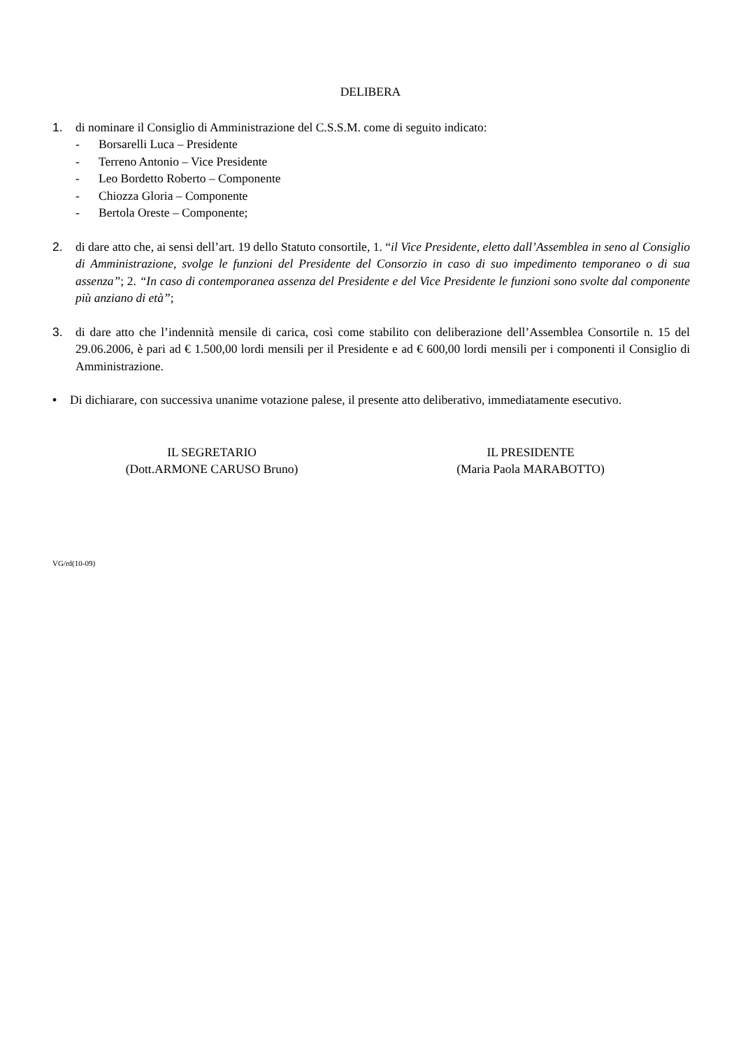DELIBERA
1. di nominare il Consiglio di Amministrazione del C.S.S.M. come di seguito indicato:
- Borsarelli Luca – Presidente
- Terreno Antonio – Vice Presidente
- Leo Bordetto Roberto – Componente
- Chiozza Gloria – Componente
- Bertola Oreste – Componente;
2. di dare atto che, ai sensi dell’art. 19 dello Statuto consortile, 1. “il Vice Presidente, eletto dall’Assemblea in seno al Consiglio di Amministrazione, svolge le funzioni del Presidente del Consorzio in caso di suo impedimento temporaneo o di sua assenza”; 2. “In caso di contemporanea assenza del Presidente e del Vice Presidente le funzioni sono svolte dal componente più anziano di età”;
3. di dare atto che l’indennità mensile di carica, così come stabilito con deliberazione dell’Assemblea Consortile n. 15 del 29.06.2006, è pari ad € 1.500,00 lordi mensili per il Presidente e ad € 600,00 lordi mensili per i componenti il Consiglio di Amministrazione.
• Di dichiarare, con successiva unanime votazione palese, il presente atto deliberativo, immediatamente esecutivo.
IL SEGRETARIO
(Dott.ARMONE CARUSO Bruno)
IL PRESIDENTE
(Maria Paola MARABOTTO)
VG/rd(10-09)